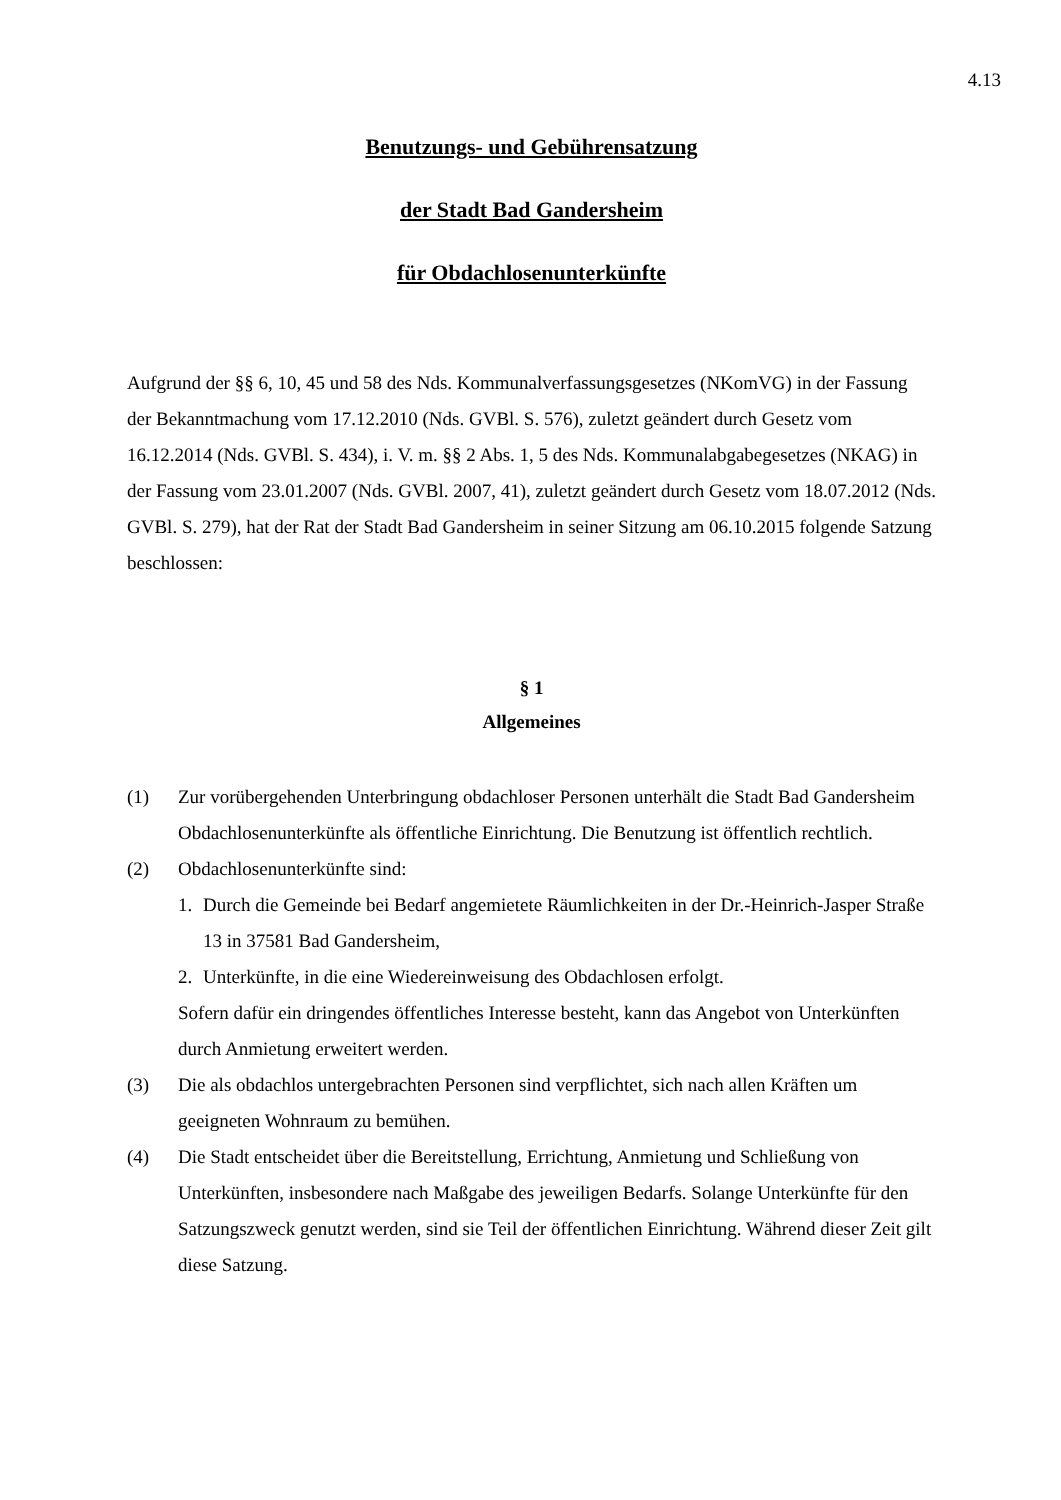4.13
Benutzungs- und Gebührensatzung
der Stadt Bad Gandersheim
für Obdachlosenunterkünfte
Aufgrund der §§ 6, 10, 45 und 58 des Nds. Kommunalverfassungsgesetzes (NKomVG) in der Fassung der Bekanntmachung vom 17.12.2010 (Nds. GVBl. S. 576), zuletzt geändert durch Gesetz vom 16.12.2014 (Nds. GVBl. S. 434), i. V. m. §§ 2 Abs. 1, 5 des Nds. Kommunalabgabegesetzes (NKAG) in der Fassung vom 23.01.2007 (Nds. GVBl. 2007, 41), zuletzt geändert durch Gesetz vom 18.07.2012 (Nds. GVBl. S. 279), hat der Rat der Stadt Bad Gandersheim in seiner Sitzung am 06.10.2015 folgende Satzung beschlossen:
§ 1
Allgemeines
(1) Zur vorübergehenden Unterbringung obdachloser Personen unterhält die Stadt Bad Gandersheim Obdachlosenunterkünfte als öffentliche Einrichtung. Die Benutzung ist öffentlich rechtlich.
(2) Obdachlosenunterkünfte sind:
1. Durch die Gemeinde bei Bedarf angemietete Räumlichkeiten in der Dr.-Heinrich-Jasper Straße 13 in 37581 Bad Gandersheim,
2. Unterkünfte, in die eine Wiedereinweisung des Obdachlosen erfolgt.
Sofern dafür ein dringendes öffentliches Interesse besteht, kann das Angebot von Unterkünften durch Anmietung erweitert werden.
(3) Die als obdachlos untergebrachten Personen sind verpflichtet, sich nach allen Kräften um geeigneten Wohnraum zu bemühen.
(4) Die Stadt entscheidet über die Bereitstellung, Errichtung, Anmietung und Schließung von Unterkünften, insbesondere nach Maßgabe des jeweiligen Bedarfs. Solange Unterkünfte für den Satzungszweck genutzt werden, sind sie Teil der öffentlichen Einrichtung. Während dieser Zeit gilt diese Satzung.